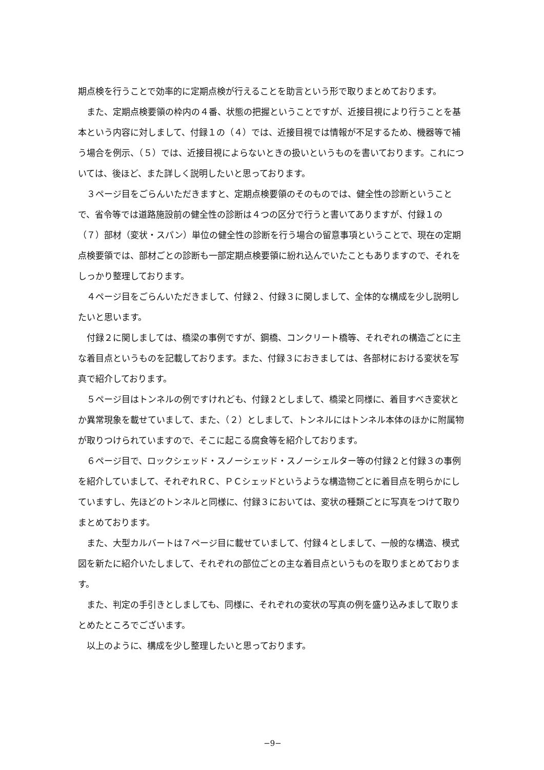期点検を行うことで効率的に定期点検が行えることを助言という形で取りまとめております。
また、定期点検要領の枠内の４番、状態の把握ということですが、近接目視により行うことを基本という内容に対しまして、付録１の（４）では、近接目視では情報が不足するため、機器等で補う場合を例示、（５）では、近接目視によらないときの扱いというものを書いております。これについては、後ほど、また詳しく説明したいと思っております。
３ページ目をごらんいただきますと、定期点検要領のそのものでは、健全性の診断ということで、省令等では道路施設前の健全性の診断は４つの区分で行うと書いてありますが、付録１の（７）部材（変状・スパン）単位の健全性の診断を行う場合の留意事項ということで、現在の定期点検要領では、部材ごとの診断も一部定期点検要領に紛れ込んでいたこともありますので、それをしっかり整理しております。
４ページ目をごらんいただきまして、付録２、付録３に関しまして、全体的な構成を少し説明したいと思います。
付録２に関しましては、橋梁の事例ですが、鋼橋、コンクリート橋等、それぞれの構造ごとに主な着目点というものを記載しております。また、付録３におきましては、各部材における変状を写真で紹介しております。
５ページ目はトンネルの例ですけれども、付録２としまして、橋梁と同様に、着目すべき変状とか異常現象を載せていまして、また、（２）としまして、トンネルにはトンネル本体のほかに附属物が取りつけられていますので、そこに起こる腐食等を紹介しております。
６ページ目で、ロックシェッド・スノーシェッド・スノーシェルター等の付録２と付録３の事例を紹介していまして、それぞれＲＣ、ＰＣシェッドというような構造物ごとに着目点を明らかにしていますし、先ほどのトンネルと同様に、付録３においては、変状の種類ごとに写真をつけて取りまとめております。
また、大型カルバートは７ページ目に載せていまして、付録４としまして、一般的な構造、模式図を新たに紹介いたしまして、それぞれの部位ごとの主な着目点というものを取りまとめております。
また、判定の手引きとしましても、同様に、それぞれの変状の写真の例を盛り込みまして取りまとめたところでございます。
以上のように、構成を少し整理したいと思っております。
−9−